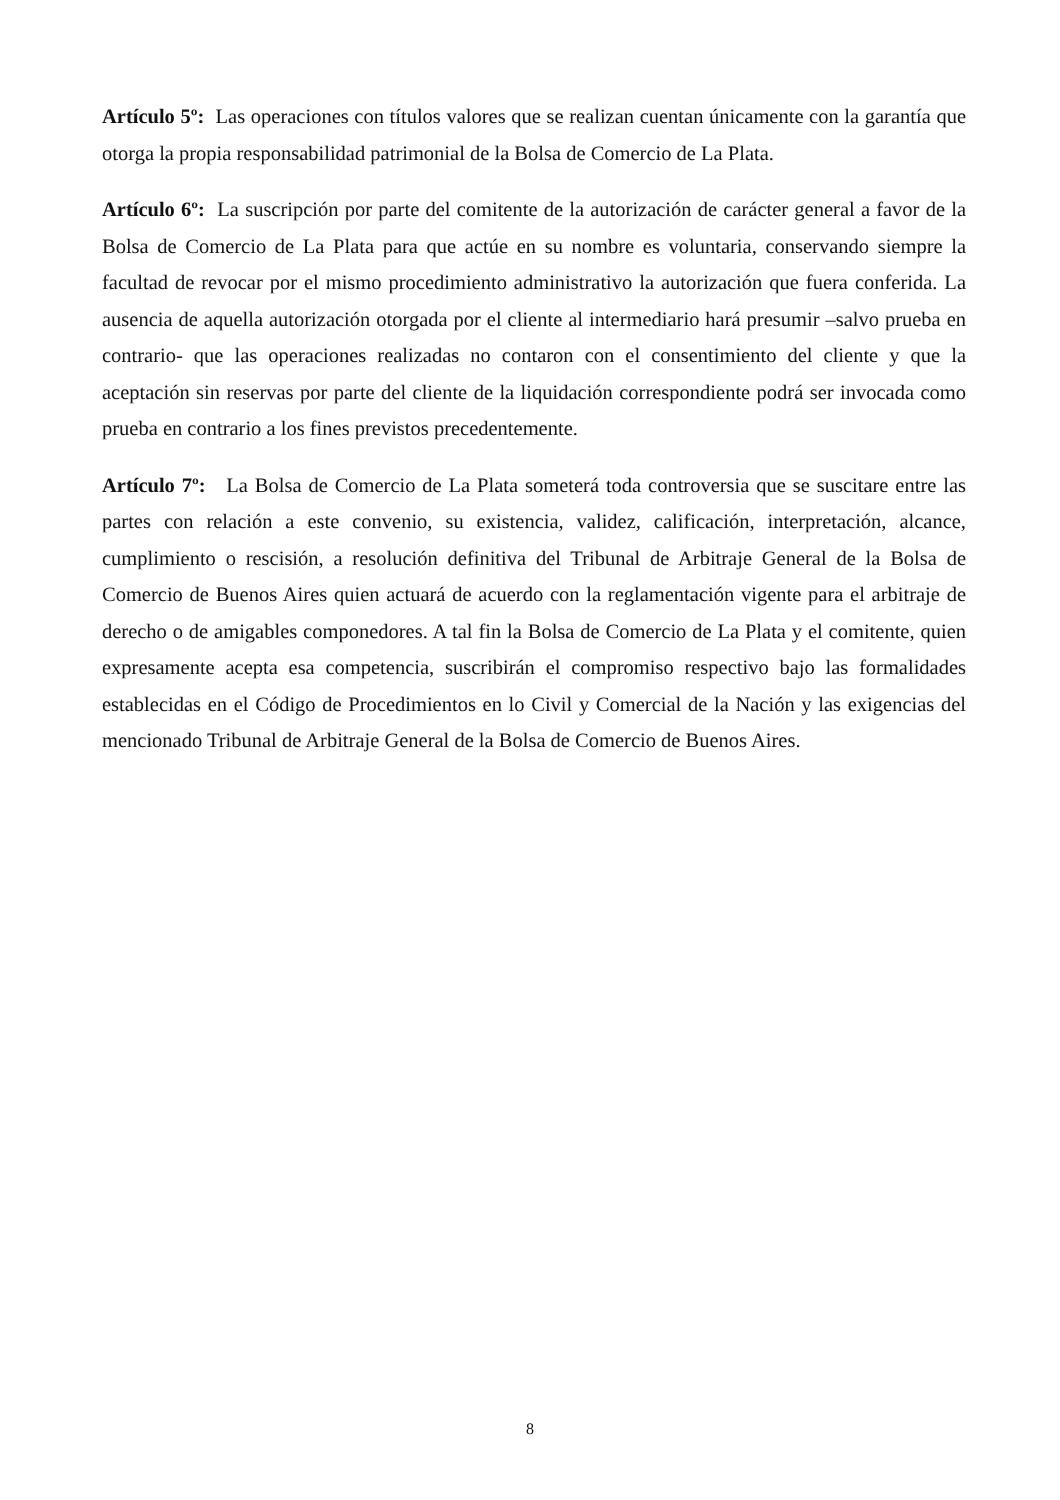Artículo 5º: Las operaciones con títulos valores que se realizan cuentan únicamente con la garantía que otorga la propia responsabilidad patrimonial de la Bolsa de Comercio de La Plata.
Artículo 6º: La suscripción por parte del comitente de la autorización de carácter general a favor de la Bolsa de Comercio de La Plata para que actúe en su nombre es voluntaria, conservando siempre la facultad de revocar por el mismo procedimiento administrativo la autorización que fuera conferida. La ausencia de aquella autorización otorgada por el cliente al intermediario hará presumir –salvo prueba en contrario- que las operaciones realizadas no contaron con el consentimiento del cliente y que la aceptación sin reservas por parte del cliente de la liquidación correspondiente podrá ser invocada como prueba en contrario a los fines previstos precedentemente.
Artículo 7º: La Bolsa de Comercio de La Plata someterá toda controversia que se suscitare entre las partes con relación a este convenio, su existencia, validez, calificación, interpretación, alcance, cumplimiento o rescisión, a resolución definitiva del Tribunal de Arbitraje General de la Bolsa de Comercio de Buenos Aires quien actuará de acuerdo con la reglamentación vigente para el arbitraje de derecho o de amigables componedores. A tal fin la Bolsa de Comercio de La Plata y el comitente, quien expresamente acepta esa competencia, suscribirán el compromiso respectivo bajo las formalidades establecidas en el Código de Procedimientos en lo Civil y Comercial de la Nación y las exigencias del mencionado Tribunal de Arbitraje General de la Bolsa de Comercio de Buenos Aires.
8